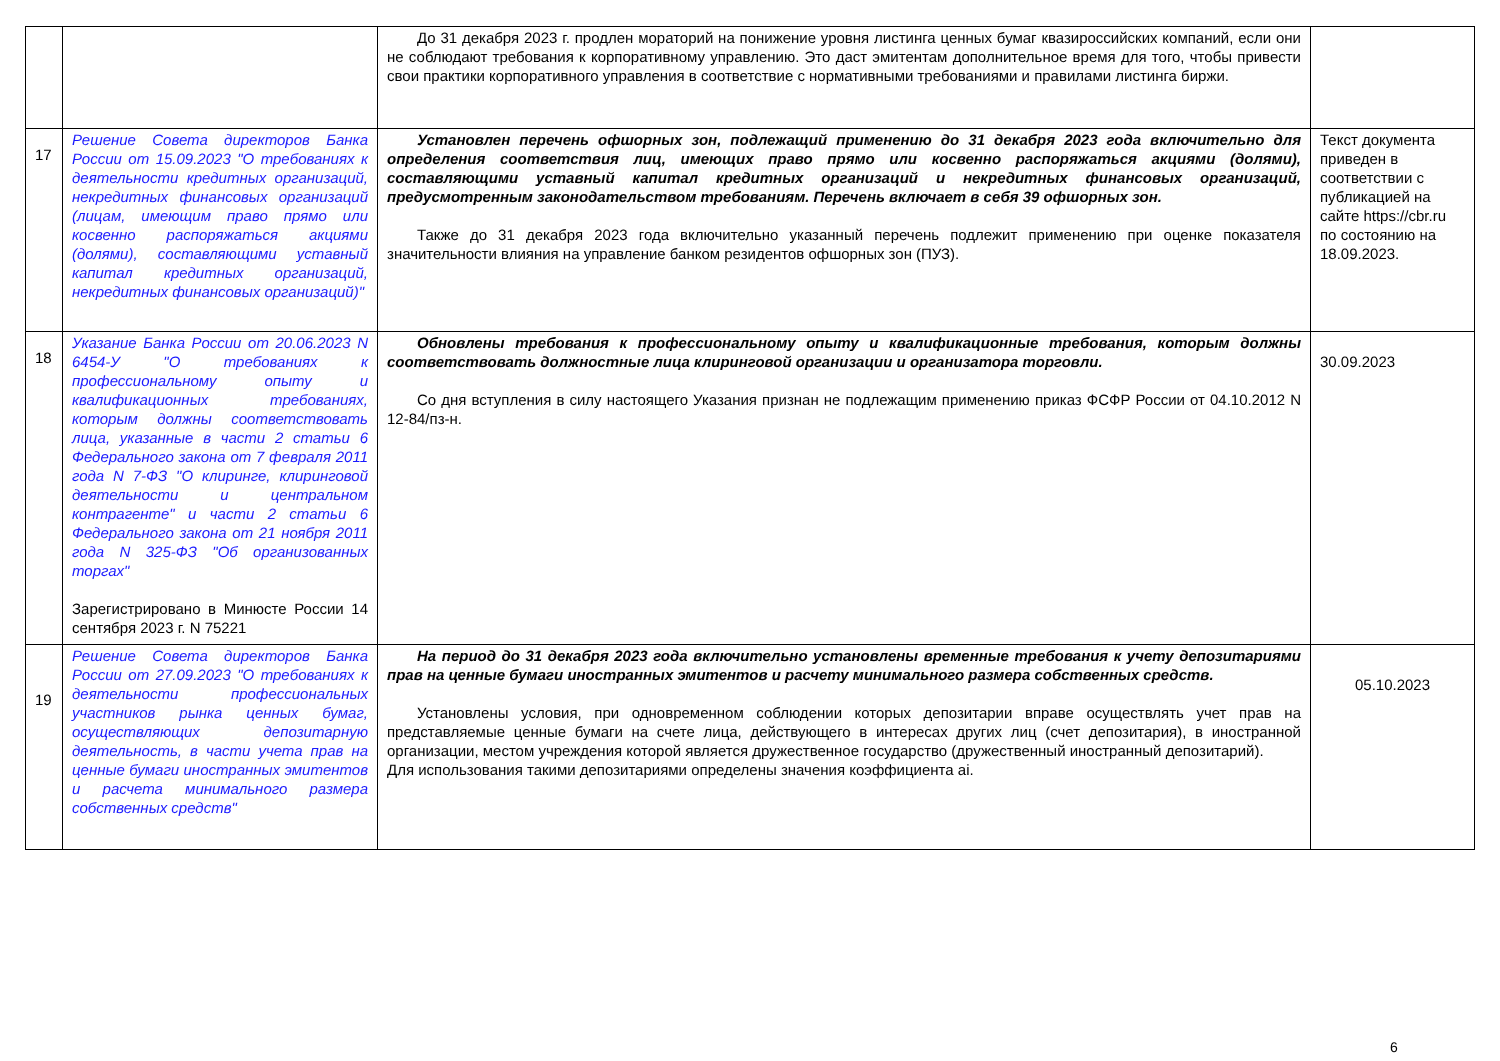| | | До 31 декабря 2023 г. продлен мораторий на понижение уровня листинга ценных бумаг квазироссийских компаний, если они не соблюдают требования к корпоративному управлению. Это даст эмитентам дополнительное время для того, чтобы привести свои практики корпоративного управления в соответствие с нормативными требованиями и правилами листинга биржи. | |
| 17 | Решение Совета директоров Банка России от 15.09.2023 "О требованиях к деятельности кредитных организаций, некредитных финансовых организаций (лицам, имеющим право прямо или косвенно распоряжаться акциями (долями), составляющими уставный капитал кредитных организаций, некредитных финансовых организаций)" | Установлен перечень офшорных зон, подлежащий применению до 31 декабря 2023 года включительно для определения соответствия лиц, имеющих право прямо или косвенно распоряжаться акциями (долями), составляющими уставный капитал кредитных организаций и некредитных финансовых организаций, предусмотренным законодательством требованиям. Перечень включает в себя 39 офшорных зон. Также до 31 декабря 2023 года включительно указанный перечень подлежит применению при оценке показателя значительности влияния на управление банком резидентов офшорных зон (ПУЗ). | Текст документа приведен в соответствии с публикацией на сайте https://cbr.ru по состоянию на 18.09.2023. |
| 18 | Указание Банка России от 20.06.2023 N 6454-У "О требованиях к профессиональному опыту и квалификационных требованиях, которым должны соответствовать лица, указанные в части 2 статьи 6 Федерального закона от 7 февраля 2011 года N 7-ФЗ "О клиринге, клиринговой деятельности и центральном контрагенте" и части 2 статьи 6 Федерального закона от 21 ноября 2011 года N 325-ФЗ "Об организованных торгах" Зарегистрировано в Минюсте России 14 сентября 2023 г. N 75221 | Обновлены требования к профессиональному опыту и квалификационные требования, которым должны соответствовать должностные лица клиринговой организации и организатора торговли. Со дня вступления в силу настоящего Указания признан не подлежащим применению приказ ФСФР России от 04.10.2012 N 12-84/пз-н. | 30.09.2023 |
| 19 | Решение Совета директоров Банка России от 27.09.2023 "О требованиях к деятельности профессиональных участников рынка ценных бумаг, осуществляющих депозитарную деятельность, в части учета прав на ценные бумаги иностранных эмитентов и расчета минимального размера собственных средств" | На период до 31 декабря 2023 года включительно установлены временные требования к учету депозитариями прав на ценные бумаги иностранных эмитентов и расчету минимального размера собственных средств. Установлены условия, при одновременном соблюдении которых депозитарии вправе осуществлять учет прав на представляемые ценные бумаги на счете лица, действующего в интересах других лиц (счет депозитария), в иностранной организации, местом учреждения которой является дружественное государство (дружественный иностранный депозитарий). Для использования такими депозитариями определены значения коэффициента ai. | 05.10.2023 |
6